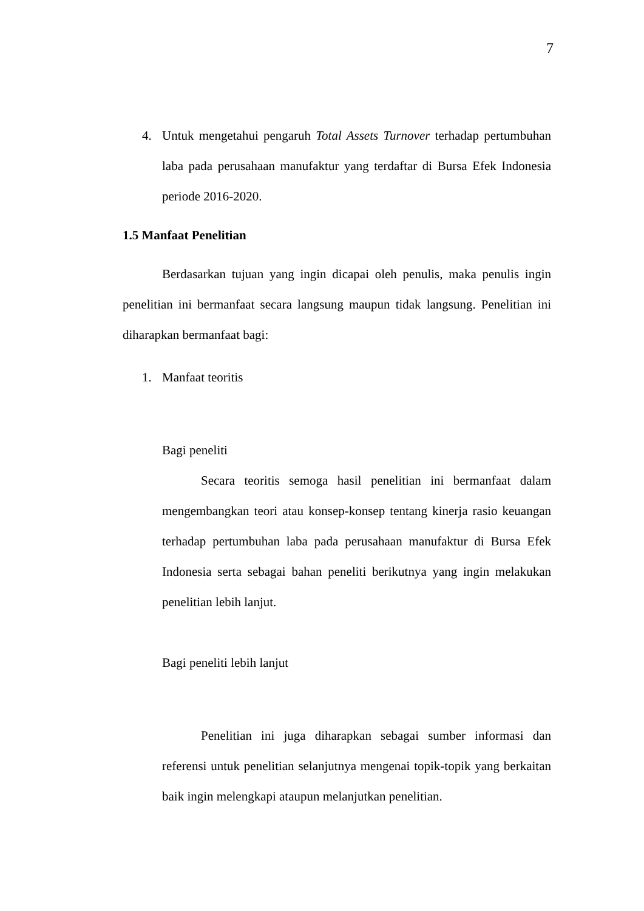7
4. Untuk mengetahui pengaruh Total Assets Turnover terhadap pertumbuhan laba pada perusahaan manufaktur yang terdaftar di Bursa Efek Indonesia periode 2016-2020.
1.5 Manfaat Penelitian
Berdasarkan tujuan yang ingin dicapai oleh penulis, maka penulis ingin penelitian ini bermanfaat secara langsung maupun tidak langsung. Penelitian ini diharapkan bermanfaat bagi:
1. Manfaat teoritis
Bagi peneliti
Secara teoritis semoga hasil penelitian ini bermanfaat dalam mengembangkan teori atau konsep-konsep tentang kinerja rasio keuangan terhadap pertumbuhan laba pada perusahaan manufaktur di Bursa Efek Indonesia serta sebagai bahan peneliti berikutnya yang ingin melakukan penelitian lebih lanjut.
Bagi peneliti lebih lanjut
Penelitian ini juga diharapkan sebagai sumber informasi dan referensi untuk penelitian selanjutnya mengenai topik-topik yang berkaitan baik ingin melengkapi ataupun melanjutkan penelitian.